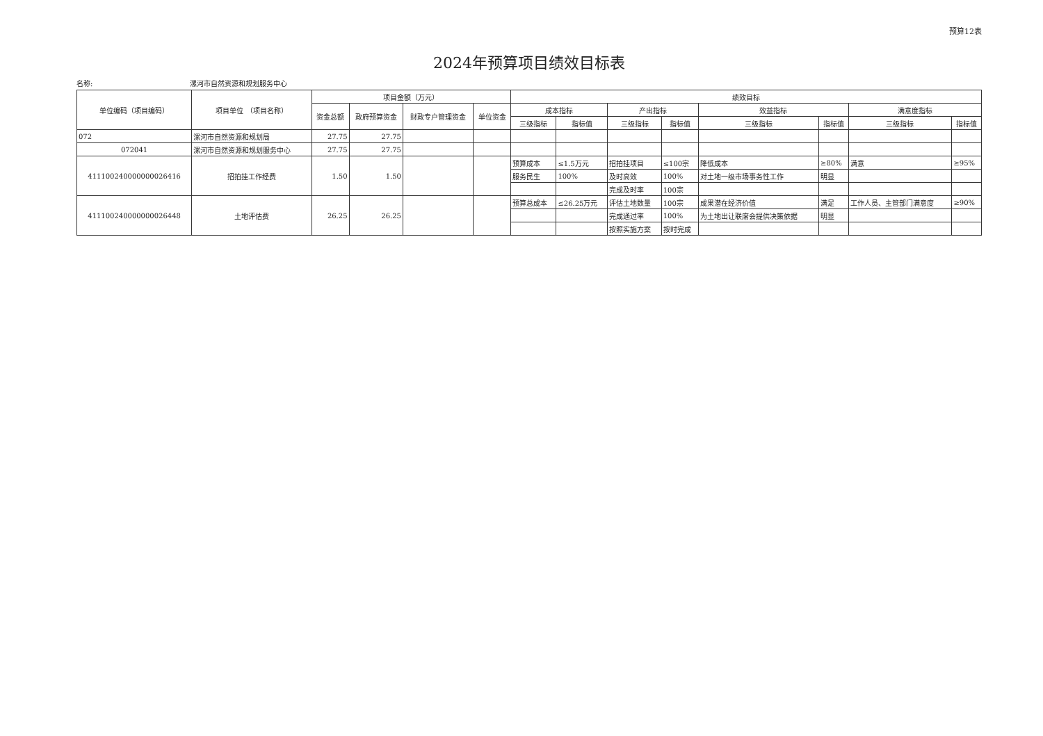预算12表
2024年预算项目绩效目标表
名称: 漯河市自然资源和规划服务中心
| 单位编码（项目编码） | 项目单位 （项目名称） | 项目金额（万元） | | | | 绩效目标 | | | | | | | |
| --- | --- | --- | --- | --- | --- | --- | --- | --- | --- | --- | --- | --- | --- |
| | | 资金总额 | 政府预算资金 | 财政专户管理资金 | 单位资金 | 成本指标 | | 产出指标 | | 效益指标 | | 满意度指标 | |
| | | | | | | 三级指标 | 指标值 | 三级指标 | 指标值 | 三级指标 | 指标值 | 三级指标 | 指标值 |
| 072 | 漯河市自然资源和规划局 | 27.75 | 27.75 | | | | | | | | | | |
| 072041 | 漯河市自然资源和规划服务中心 | 27.75 | 27.75 | | | | | | | | | | |
| 411100240000000026416 | 招拍挂工作经费 | 1.50 | 1.50 | | | 预算成本 | ≤1.5万元 | 招拍挂项目 | ≤100宗 | 降低成本 | ≥80% | 满意 | ≥95% |
| | | | | | | 服务民生 | 100% | 及时高效 | 100% | 对土地一级市场事务性工作 | 明显 | | |
| | | | | | | | | 完成及时率 | 100宗 | | | | |
| 411100240000000026448 | 土地评估费 | 26.25 | 26.25 | | | 预算总成本 | ≤26.25万元 | 评估土地数量 | 100宗 | 成果潜在经济价值 | 满足 | 工作人员、主管部门满意度 | ≥90% |
| | | | | | | | | 完成通过率 | 100% | 为土地出让联席会提供决策依据 | 明显 | | |
| | | | | | | | | 按照实施方案 | 按时完成 | | | | |